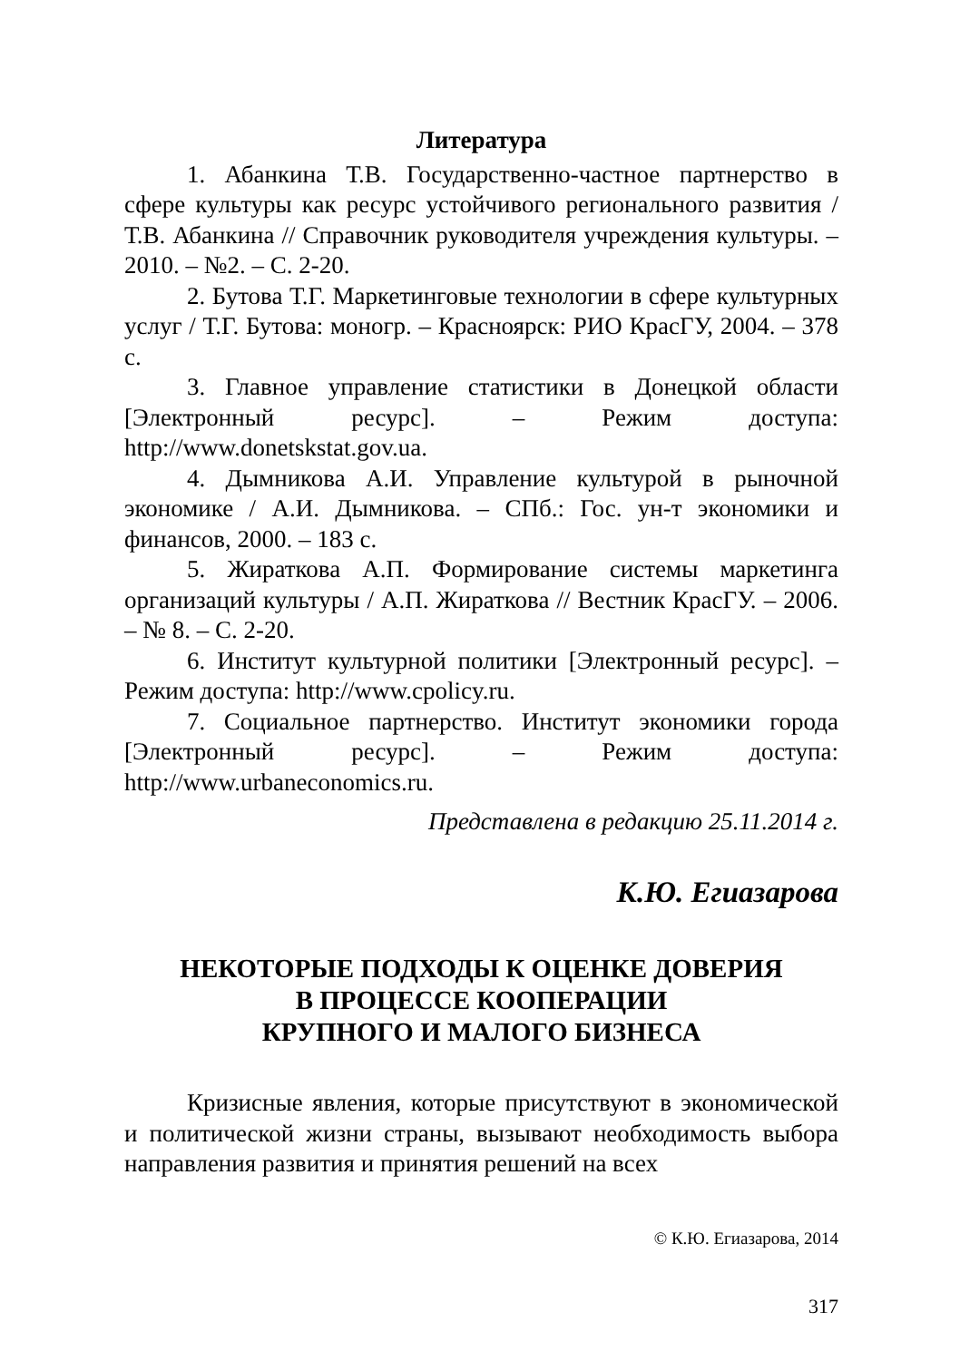Литература
1. Абанкина Т.В. Государственно-частное партнерство в сфере культуры как ресурс устойчивого регионального развития / Т.В. Абанкина // Справочник руководителя учреждения культуры. – 2010. – №2. – С. 2-20.
2. Бутова Т.Г. Маркетинговые технологии в сфере культурных услуг / Т.Г. Бутова: моногр. – Красноярск: РИО КрасГУ, 2004. – 378 с.
3. Главное управление статистики в Донецкой области [Электронный ресурс]. – Режим доступа: http://www.donetskstat.gov.ua.
4. Дымникова А.И. Управление культурой в рыночной экономике / А.И. Дымникова. – СПб.: Гос. ун-т экономики и финансов, 2000. – 183 с.
5. Жираткова А.П. Формирование системы маркетинга организаций культуры / А.П. Жираткова // Вестник КрасГУ. – 2006. – № 8. – С. 2-20.
6. Институт культурной политики [Электронный ресурс]. – Режим доступа: http://www.cpolicy.ru.
7. Социальное партнерство. Институт экономики города [Электронный ресурс]. – Режим доступа: http://www.urbaneconomics.ru.
Представлена в редакцию 25.11.2014 г.
К.Ю. Егиазарова
НЕКОТОРЫЕ ПОДХОДЫ К ОЦЕНКЕ ДОВЕРИЯ
В ПРОЦЕССЕ КООПЕРАЦИИ
КРУПНОГО И МАЛОГО БИЗНЕСА
Кризисные явления, которые присутствуют в экономической и политической жизни страны, вызывают необходимость выбора направления развития и принятия решений на всех
© К.Ю. Егиазарова, 2014
317